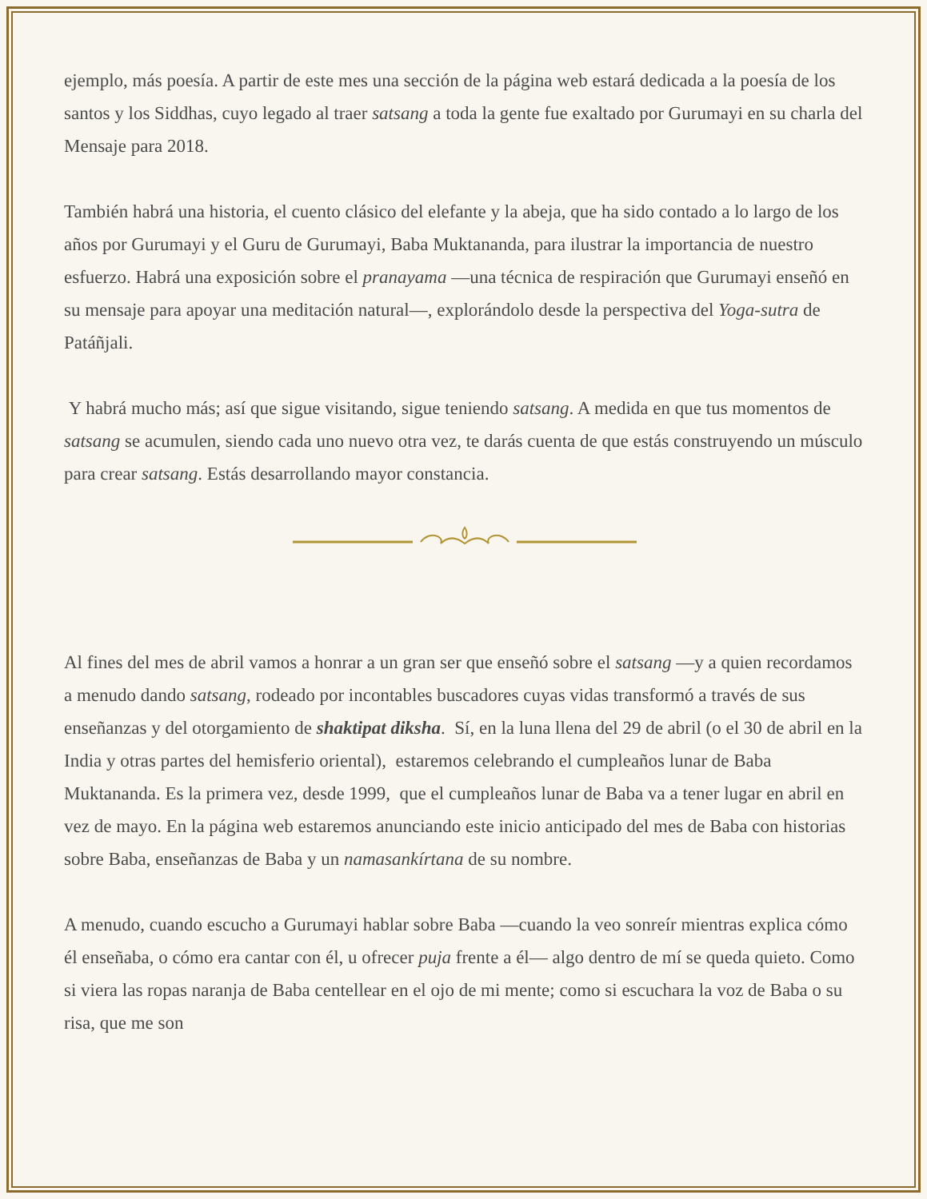ejemplo, más poesía. A partir de este mes una sección de la página web estará dedicada a la poesía de los santos y los Siddhas, cuyo legado al traer satsang a toda la gente fue exaltado por Gurumayi en su charla del Mensaje para 2018.
También habrá una historia, el cuento clásico del elefante y la abeja, que ha sido contado a lo largo de los años por Gurumayi y el Guru de Gurumayi, Baba Muktananda, para ilustrar la importancia de nuestro esfuerzo. Habrá una exposición sobre el pranayama —una técnica de respiración que Gurumayi enseñó en su mensaje para apoyar una meditación natural—, explorándolo desde la perspectiva del Yoga-sutra de Patáñjali.
Y habrá mucho más; así que sigue visitando, sigue teniendo satsang. A medida en que tus momentos de satsang se acumulen, siendo cada uno nuevo otra vez, te darás cuenta de que estás construyendo un músculo para crear satsang. Estás desarrollando mayor constancia.
Al fines del mes de abril vamos a honrar a un gran ser que enseñó sobre el satsang —y a quien recordamos a menudo dando satsang, rodeado por incontables buscadores cuyas vidas transformó a través de sus enseñanzas y del otorgamiento de shaktipat diksha. Sí, en la luna llena del 29 de abril (o el 30 de abril en la India y otras partes del hemisferio oriental), estaremos celebrando el cumpleaños lunar de Baba Muktananda. Es la primera vez, desde 1999, que el cumpleaños lunar de Baba va a tener lugar en abril en vez de mayo. En la página web estaremos anunciando este inicio anticipado del mes de Baba con historias sobre Baba, enseñanzas de Baba y un namasankírtana de su nombre.
A menudo, cuando escucho a Gurumayi hablar sobre Baba —cuando la veo sonreír mientras explica cómo él enseñaba, o cómo era cantar con él, u ofrecer puja frente a él— algo dentro de mí se queda quieto. Como si viera las ropas naranja de Baba centellear en el ojo de mi mente; como si escuchara la voz de Baba o su risa, que me son